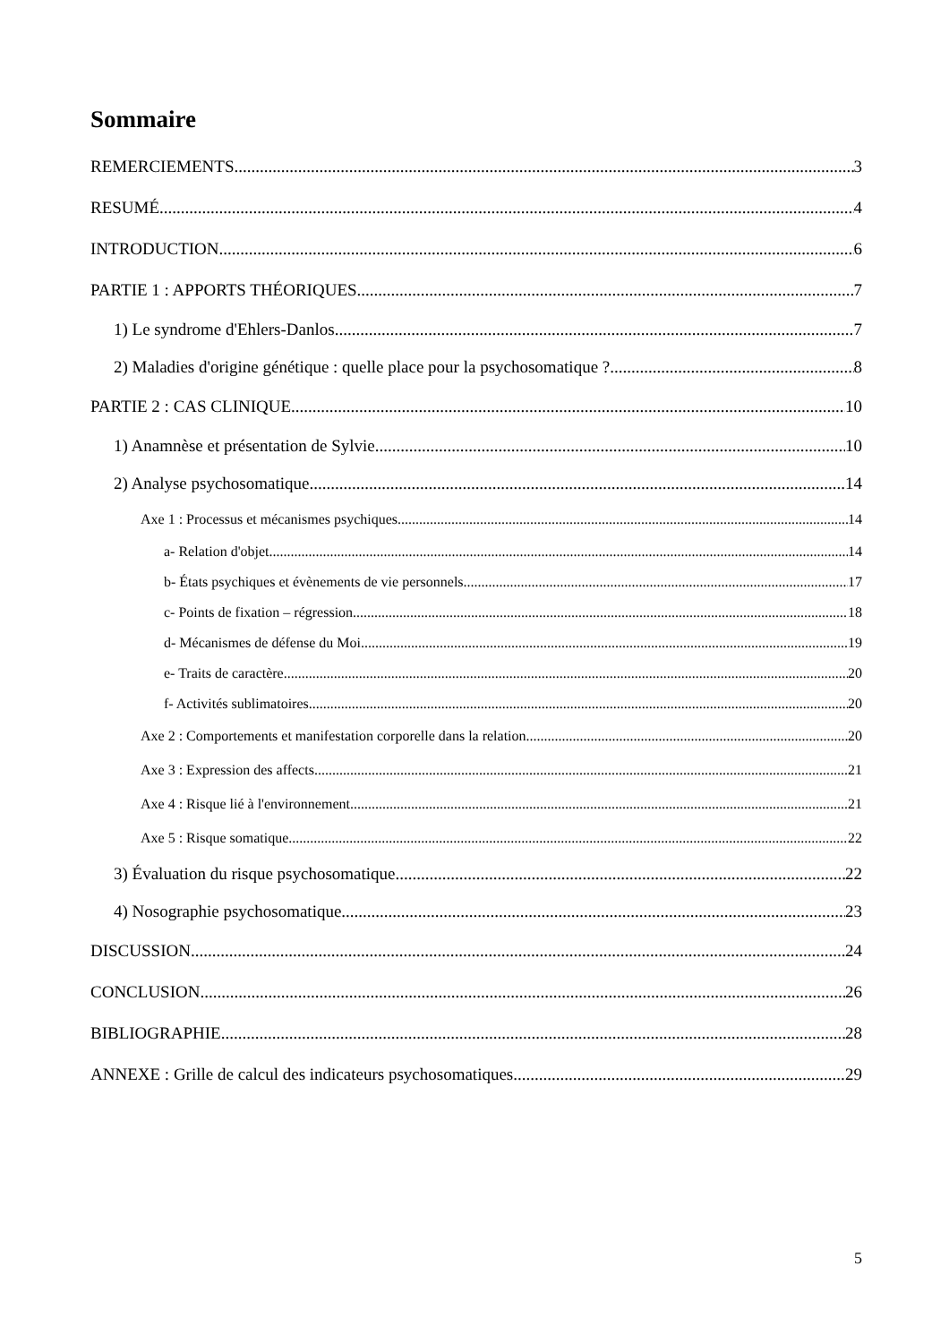Sommaire
REMERCIEMENTS 3
RESUMÉ 4
INTRODUCTION 6
PARTIE 1 : APPORTS THÉORIQUES 7
1) Le syndrome d'Ehlers-Danlos 7
2) Maladies d'origine génétique : quelle place pour la psychosomatique ? 8
PARTIE 2 : CAS CLINIQUE 10
1) Anamnèse et présentation de Sylvie 10
2) Analyse psychosomatique 14
Axe 1 : Processus et mécanismes psychiques 14
a- Relation d'objet 14
b- États psychiques et évènements de vie personnels 17
c- Points de fixation – régression 18
d- Mécanismes de défense du Moi 19
e- Traits de caractère 20
f- Activités sublimatoires 20
Axe 2 : Comportements et manifestation corporelle dans la relation 20
Axe 3 : Expression des affects 21
Axe 4 : Risque lié à l'environnement 21
Axe 5 : Risque somatique 22
3) Évaluation du risque psychosomatique 22
4) Nosographie psychosomatique 23
DISCUSSION 24
CONCLUSION 26
BIBLIOGRAPHIE 28
ANNEXE : Grille de calcul des indicateurs psychosomatiques 29
5